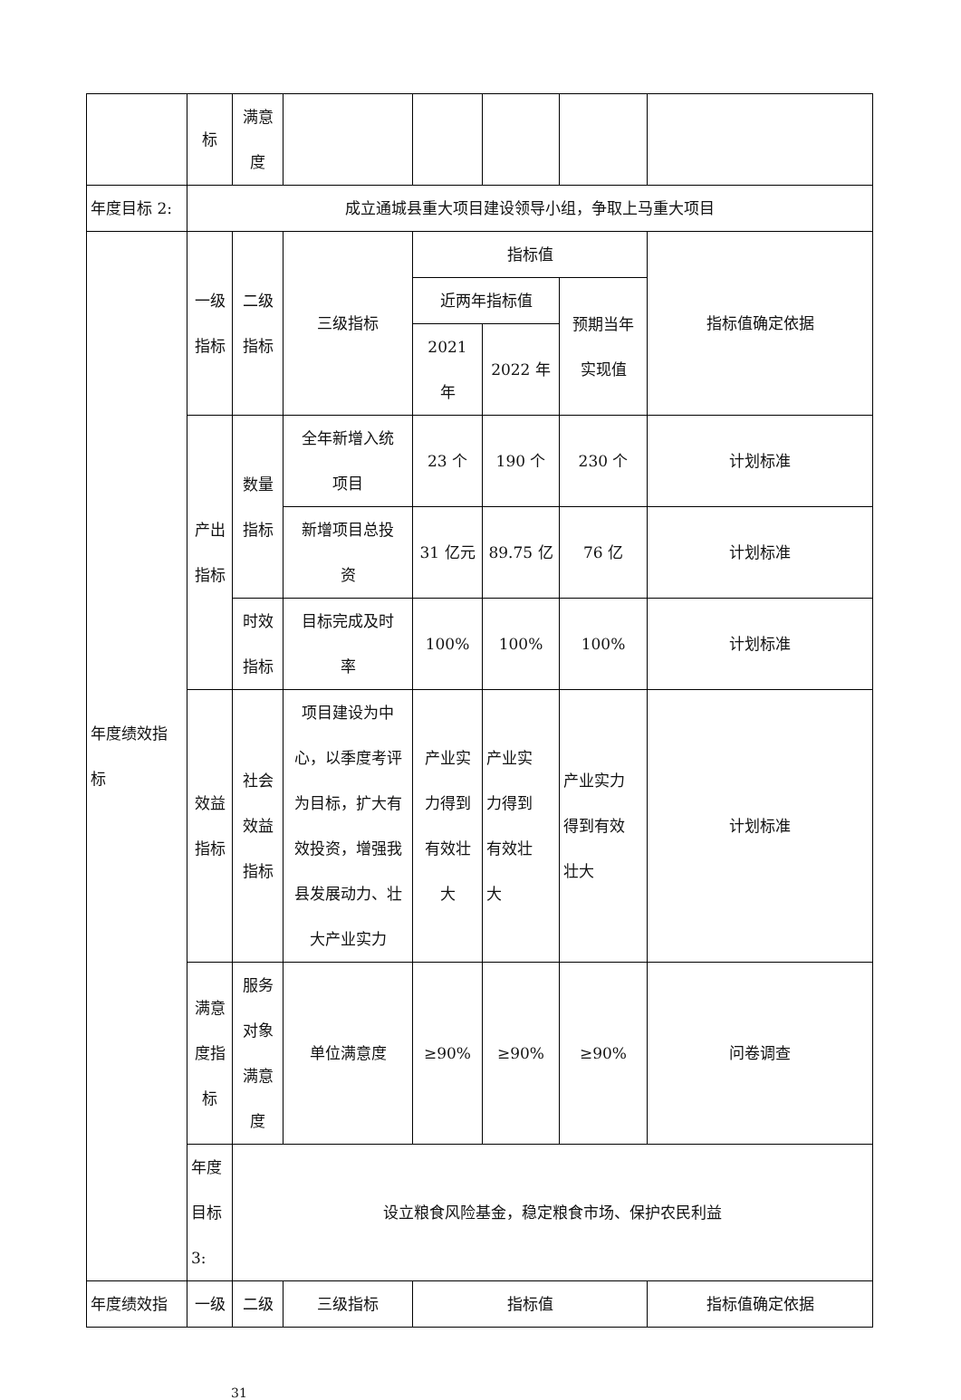| | 标 | 满意 度 | | | | | |
| 年度目标 2: | 成立通城县重大项目建设领导小组，争取上马重大项目 | | | | | | |
| 年度绩效指 标 | 一级 指标 | 二级 指标 | 三级指标 | 指标值 | | | 指标值确定依据 |
| | | | | 近两年指标值 | | 预期当年 实现值 | |
| | | | | 2021 年 | 2022 年 | | |
| | 产出 指标 | 数量 指标 | 全年新增入统 项目 | 23 个 | 190 个 | 230 个 | 计划标准 |
| | | | 新增项目总投 资 | 31 亿元 | 89.75 亿 | 76 亿 | 计划标准 |
| | | 时效 指标 | 目标完成及时 率 | 100% | 100% | 100% | 计划标准 |
| | 效益 指标 | 社会 效益 指标 | 项目建设为中心，以季度考评为目标，扩大有效投资，增强我县发展动力、壮大产业实力 | 产业实 力得到 有效壮 大 | 产业实 力得到 有效壮 大 | 产业实力 得到有效 壮大 | 计划标准 |
| | 满意 度指 标 | 服务 对象 满意 度 | 单位满意度 | ≥90% | ≥90% | ≥90% | 问卷调查 |
| | 年度目标 3: | 设立粮食风险基金，稳定粮食市场、保护农民利益 | | | | | |
| 年度绩效指 | 一级 | 二级 | 三级指标 | 指标值 | | | 指标值确定依据 |
31